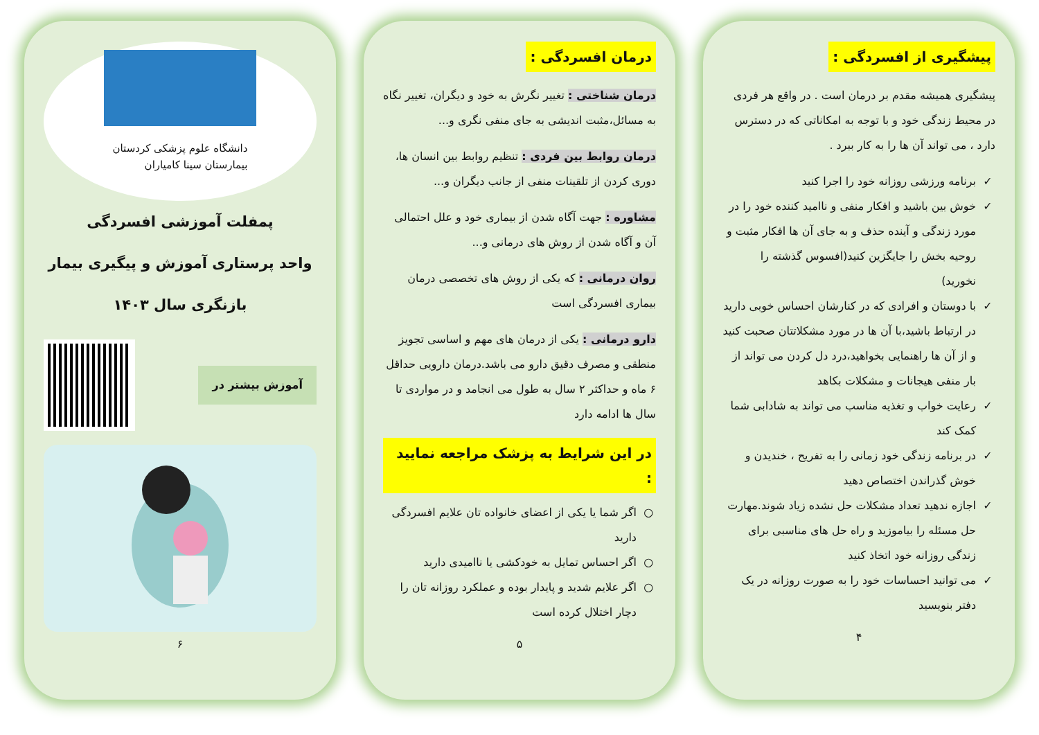پیشگیری از افسردگی :
پیشگیری همیشه مقدم بر درمان است . در واقع هر فردی در محیط زندگی خود و با توجه به امکاناتی که در دسترس دارد ، می تواند آن ها را به کار ببرد .
برنامه ورزشی روزانه خود را اجرا کنید
خوش بین باشید و افکار منفی و ناامید کننده خود را در مورد زندگی و آینده حذف و به جای آن ها افکار مثبت و روحیه بخش را جایگزین کنید(افسوس گذشته را نخورید)
با دوستان و افرادی که در کنارشان احساس خوبی دارید در ارتباط باشید،با آن ها در مورد مشکلاتتان صحبت کنید و از آن ها راهنمایی بخواهید،درد دل کردن می تواند از بار منفی هیجانات و مشکلات بکاهد
رعایت خواب و تغذیه مناسب می تواند به شادابی شما کمک کند
در برنامه زندگی خود زمانی را به تفریح ، خندیدن و خوش گذراندن اختصاص دهید
اجازه ندهید تعداد مشکلات حل نشده زیاد شوند.مهارت حل مسئله را بیاموزید و راه حل های مناسبی برای زندگی روزانه خود اتخاذ کنید
می توانید احساسات خود را به صورت روزانه در یک دفتر بنویسید
۴
درمان افسردگی :
درمان شناختی : تغییر نگرش به خود و دیگران، تغییر نگاه به مسائل،مثبت اندیشی به جای منفی نگری و...
درمان روابط بین فردی : تنظیم روابط بین انسان ها، دوری کردن از تلقینات منفی از جانب دیگران و...
مشاوره : جهت آگاه شدن از بیماری خود و علل احتمالی آن و آگاه شدن از روش های درمانی و...
روان درمانی : که یکی از روش های تخصصی درمان بیماری افسردگی است
دارو درمانی : یکی از درمان های مهم و اساسی تجویز منطقی و مصرف دقیق دارو می باشد.درمان دارویی حداقل ۶ ماه و حداکثر ۲ سال به طول می انجامد و در مواردی تا سال ها ادامه دارد
در این شرایط به پزشک مراجعه نمایید :
اگر شما یا یکی از اعضای خانواده تان علایم افسردگی دارید
اگر احساس تمایل به خودکشی یا ناامیدی دارید
اگر علایم شدید و پایدار بوده و عملکرد روزانه تان را دچار اختلال کرده است
۵
دانشگاه علوم پزشکی کردستان
بیمارستان سینا کامیاران
پمفلت آموزشی افسردگی
واحد پرستاری آموزش و پیگیری بیمار
بازنگری سال ۱۴۰۳
آموزش بیشتر در
۶